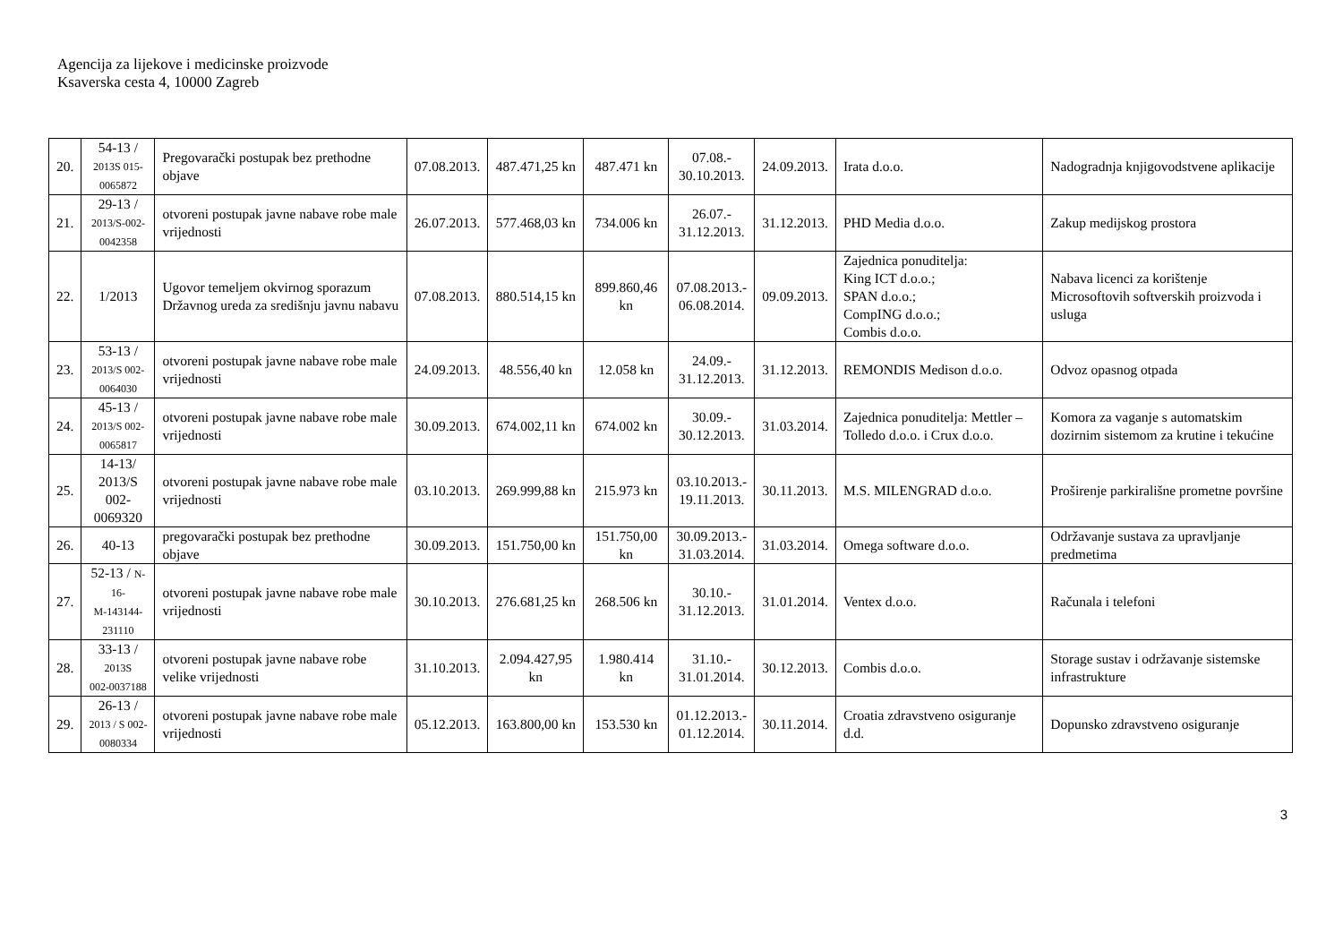Agencija za lijekove i medicinske proizvode
Ksaverska cesta 4, 10000 Zagreb
| 20. | 54-13 / 2013S 015- 0065872 | Pregovarački postupak bez prethodne objave | 07.08.2013. | 487.471,25 kn | 487.471 kn | 07.08.- 30.10.2013. | 24.09.2013. | Irata d.o.o. | Nadogradnja knjigovodstvene aplikacije |
| 21. | 29-13 / 2013/S-002- 0042358 | otvoreni postupak javne nabave robe male vrijednosti | 26.07.2013. | 577.468,03 kn | 734.006 kn | 26.07.- 31.12.2013. | 31.12.2013. | PHD Media d.o.o. | Zakup medijskog prostora |
| 22. | 1/2013 | Ugovor temeljem okvirnog sporazum Državnog ureda za središnju javnu nabavu | 07.08.2013. | 880.514,15 kn | 899.860,46 kn | 07.08.2013.- 06.08.2014. | 09.09.2013. | Zajednica ponuditelja: King ICT d.o.o.; SPAN d.o.o.; CompING d.o.o.; Combis d.o.o. | Nabava licenci za korištenje Microsoftovih softverskih proizvoda i usluga |
| 23. | 53-13 / 2013/S 002- 0064030 | otvoreni postupak javne nabave robe male vrijednosti | 24.09.2013. | 48.556,40 kn | 12.058 kn | 24.09.- 31.12.2013. | 31.12.2013. | REMONDIS Medison d.o.o. | Odvoz opasnog otpada |
| 24. | 45-13 / 2013/S 002- 0065817 | otvoreni postupak javne nabave robe male vrijednosti | 30.09.2013. | 674.002,11 kn | 674.002 kn | 30.09.- 30.12.2013. | 31.03.2014. | Zajednica ponuditelja: Mettler – Tolledo d.o.o. i Crux d.o.o. | Komora za vaganje s automatskim dozirnim sistemom za krutine i tekućine |
| 25. | 14-13/ 2013/S 002- 0069320 | otvoreni postupak javne nabave robe male vrijednosti | 03.10.2013. | 269.999,88 kn | 215.973 kn | 03.10.2013.- 19.11.2013. | 30.11.2013. | M.S. MILENGRAD d.o.o. | Proširenje parkirališne prometne površine |
| 26. | 40-13 | pregovarački postupak bez prethodne objave | 30.09.2013. | 151.750,00 kn | 151.750,00 kn | 30.09.2013.- 31.03.2014. | 31.03.2014. | Omega software d.o.o. | Održavanje sustava za upravljanje predmetima |
| 27. | 52-13 / N-16- M-143144- 231110 | otvoreni postupak javne nabave robe male vrijednosti | 30.10.2013. | 276.681,25 kn | 268.506 kn | 30.10.- 31.12.2013. | 31.01.2014. | Ventex d.o.o. | Računala i telefoni |
| 28. | 33-13 / 2013S 002-0037188 | otvoreni postupak javne nabave robe velike vrijednosti | 31.10.2013. | 2.094.427,95 kn | 1.980.414 kn | 31.10.- 31.01.2014. | 30.12.2013. | Combis d.o.o. | Storage sustav i održavanje sistemske infrastrukture |
| 29. | 26-13 / 2013 / S 002- 0080334 | otvoreni postupak javne nabave robe male vrijednosti | 05.12.2013. | 163.800,00 kn | 153.530 kn | 01.12.2013.- 01.12.2014. | 30.11.2014. | Croatia zdravstveno osiguranje d.d. | Dopunsko zdravstveno osiguranje |
3